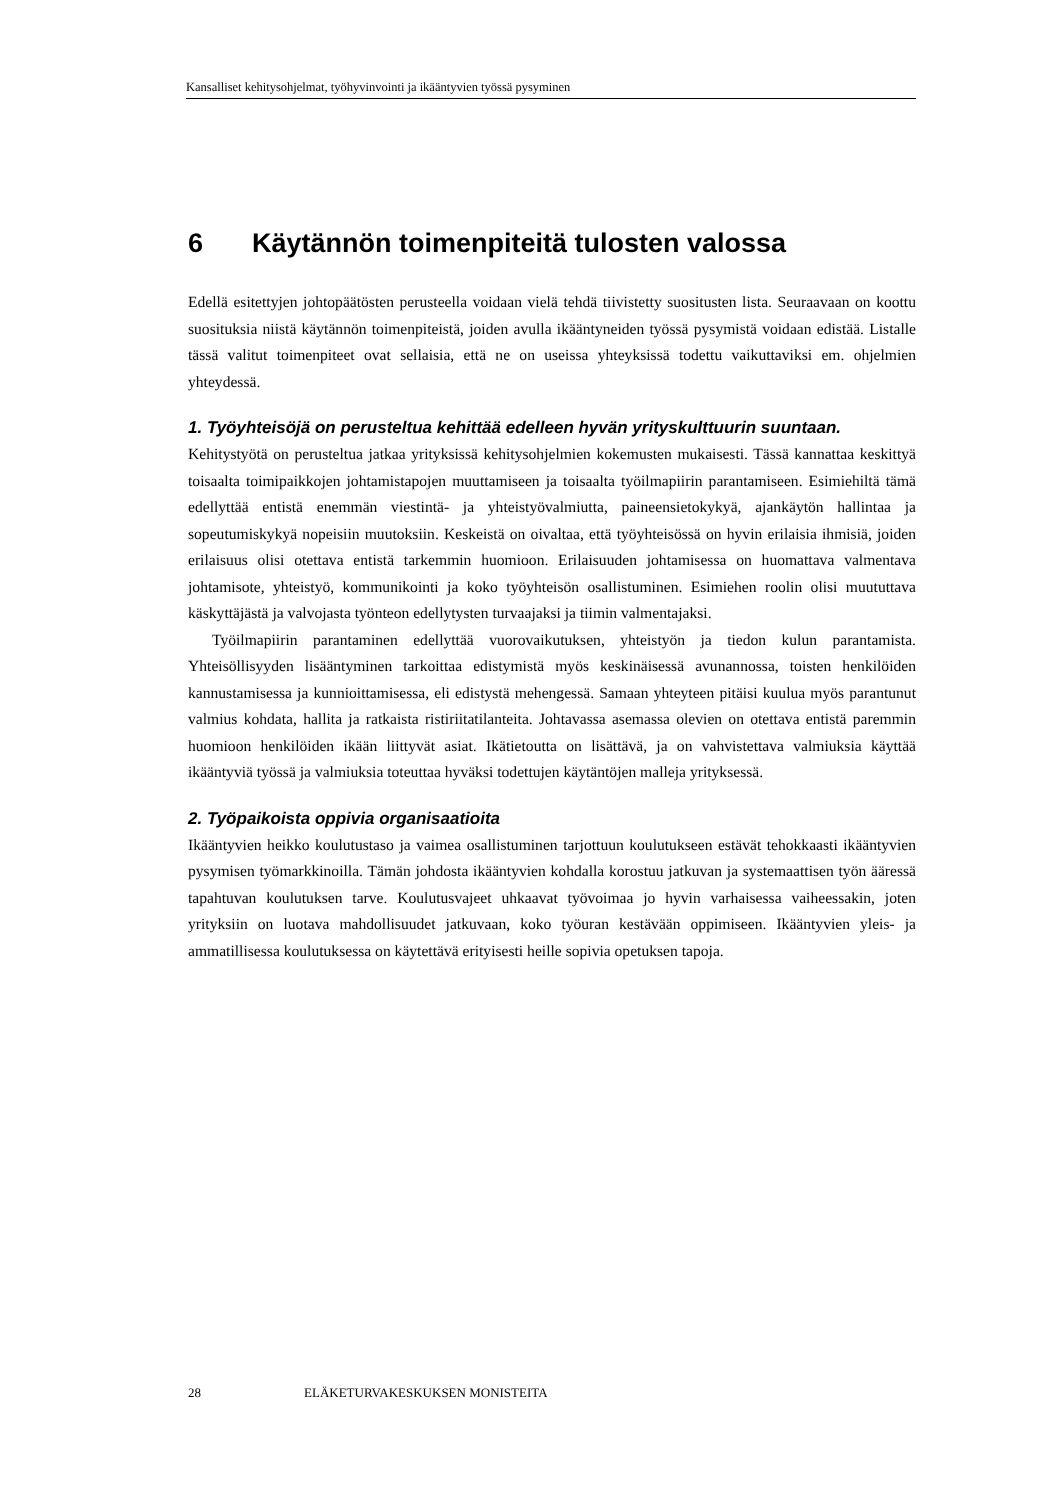Kansalliset kehitysohjelmat, työhyvinvointi ja ikääntyvien työssä pysyminen
6 Käytännön toimenpiteitä tulosten valossa
Edellä esitettyjen johtopäätösten perusteella voidaan vielä tehdä tiivistetty suositusten lista. Seuraavaan on koottu suosituksia niistä käytännön toimenpiteistä, joiden avulla ikääntyneiden työssä pysymistä voidaan edistää. Listalle tässä valitut toimenpiteet ovat sellaisia, että ne on useissa yhteyksissä todettu vaikuttaviksi em. ohjelmien yhteydessä.
1. Työyhteisöjä on perusteltua kehittää edelleen hyvän yrityskulttuurin suuntaan.
Kehitystyötä on perusteltua jatkaa yrityksissä kehitysohjelmien kokemusten mukaisesti. Tässä kannattaa keskittyä toisaalta toimipaikkojen johtamistapojen muuttamiseen ja toisaalta työilmapiirin parantamiseen. Esimiehiltä tämä edellyttää entistä enemmän viestintä- ja yhteistyövalmiutta, paineensietokykyä, ajankäytön hallintaa ja sopeutumiskykyä nopeisiin muutoksiin. Keskeistä on oivaltaa, että työyhteisössä on hyvin erilaisia ihmisiä, joiden erilaisuus olisi otettava entistä tarkemmin huomioon. Erilaisuuden johtamisessa on huomattava valmentava johtamisote, yhteistyö, kommunikointi ja koko työyhteisön osallistuminen. Esimiehen roolin olisi muututtava käskyttäjästä ja valvojasta työnteon edellytysten turvaajaksi ja tiimin valmentajaksi.
Työilmapiirin parantaminen edellyttää vuorovaikutuksen, yhteistyön ja tiedon kulun parantamista. Yhteisöllisyyden lisääntyminen tarkoittaa edistymistä myös keskinäisessä avunannossa, toisten henkilöiden kannustamisessa ja kunnioittamisessa, eli edistystä mehengessä. Samaan yhteyteen pitäisi kuulua myös parantunut valmius kohdata, hallita ja ratkaista ristiriitatilanteita. Johtavassa asemassa olevien on otettava entistä paremmin huomioon henkilöiden ikään liittyvät asiat. Ikätietoutta on lisättävä, ja on vahvistettava valmiuksia käyttää ikääntyviä työssä ja valmiuksia toteuttaa hyväksi todettujen käytäntöjen malleja yrityksessä.
2. Työpaikoista oppivia organisaatioita
Ikääntyvien heikko koulutustaso ja vaimea osallistuminen tarjottuun koulutukseen estävät tehokkaasti ikääntyvien pysymisen työmarkkinoilla. Tämän johdosta ikääntyvien kohdalla korostuu jatkuvan ja systemaattisen työn ääressä tapahtuvan koulutuksen tarve. Koulutusvajeet uhkaavat työvoimaa jo hyvin varhaisessa vaiheessakin, joten yrityksiin on luotava mahdollisuudet jatkuvaan, koko työuran kestävään oppimiseen. Ikääntyvien yleis- ja ammatillisessa koulutuksessa on käytettävä erityisesti heille sopivia opetuksen tapoja.
28 ELÄKETURVAKESKUKSEN MONISTEITA